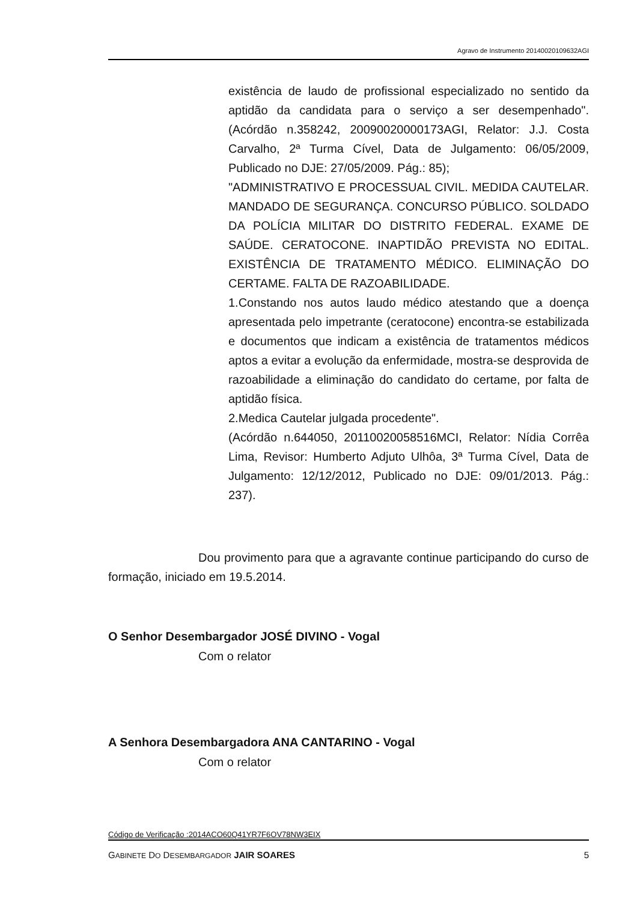Agravo de Instrumento 20140020109632AGI
existência de laudo de profissional especializado no sentido da aptidão da candidata para o serviço a ser desempenhado". (Acórdão n.358242, 20090020000173AGI, Relator: J.J. Costa Carvalho, 2ª Turma Cível, Data de Julgamento: 06/05/2009, Publicado no DJE: 27/05/2009. Pág.: 85);
"ADMINISTRATIVO E PROCESSUAL CIVIL. MEDIDA CAUTELAR. MANDADO DE SEGURANÇA. CONCURSO PÚBLICO. SOLDADO DA POLÍCIA MILITAR DO DISTRITO FEDERAL. EXAME DE SAÚDE. CERATOCONE. INAPTIDÃO PREVISTA NO EDITAL. EXISTÊNCIA DE TRATAMENTO MÉDICO. ELIMINAÇÃO DO CERTAME. FALTA DE RAZOABILIDADE.
1.Constando nos autos laudo médico atestando que a doença apresentada pelo impetrante (ceratocone) encontra-se estabilizada e documentos que indicam a existência de tratamentos médicos aptos a evitar a evolução da enfermidade, mostra-se desprovida de razoabilidade a eliminação do candidato do certame, por falta de aptidão física.
2.Medica Cautelar julgada procedente".
(Acórdão n.644050, 20110020058516MCI, Relator: Nídia Corrêa Lima, Revisor: Humberto Adjuto Ulhôa, 3ª Turma Cível, Data de Julgamento: 12/12/2012, Publicado no DJE: 09/01/2013. Pág.: 237).
Dou provimento para que a agravante continue participando do curso de formação, iniciado em 19.5.2014.
O Senhor Desembargador JOSÉ DIVINO - Vogal
Com o relator
A Senhora Desembargadora ANA CANTARINO - Vogal
Com o relator
Código de Verificação :2014ACO60Q41YR7F6OV78NW3EIX
GABINETE DO DESEMBARGADOR JAIR SOARES 5